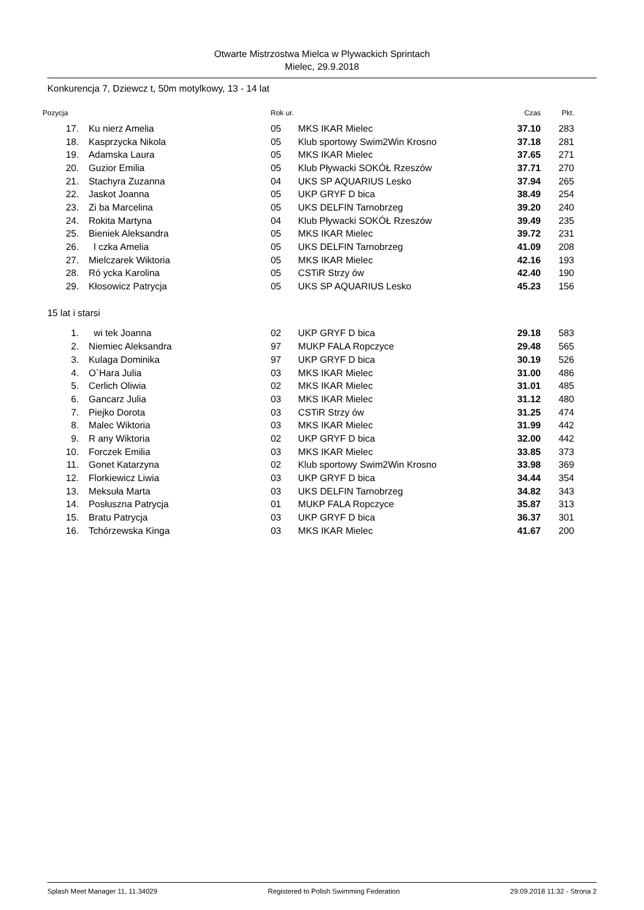Otwarte Mistrzostwa Mielca w Plywackich Sprintach
Mielec, 29.9.2018
Konkurencja 7, Dziewcz t, 50m motylkowy, 13 - 14 lat
| Pozycja | | Rok ur. | | Czas | Pkt. |
| --- | --- | --- | --- | --- | --- |
| 17. | Ku nierz Amelia | 05 | MKS IKAR Mielec | 37.10 | 283 |
| 18. | Kasprzycka Nikola | 05 | Klub sportowy Swim2Win Krosno | 37.18 | 281 |
| 19. | Adamska Laura | 05 | MKS IKAR Mielec | 37.65 | 271 |
| 20. | Guzior Emilia | 05 | Klub Pływacki SOKÓŁ Rzeszów | 37.71 | 270 |
| 21. | Stachyra Zuzanna | 04 | UKS SP AQUARIUS Lesko | 37.94 | 265 |
| 22. | Jaskot Joanna | 05 | UKP GRYF D bica | 38.49 | 254 |
| 23. | Zi ba Marcelina | 05 | UKS DELFIN Tarnobrzeg | 39.20 | 240 |
| 24. | Rokita Martyna | 04 | Klub Pływacki SOKÓŁ Rzeszów | 39.49 | 235 |
| 25. | Bieniek Aleksandra | 05 | MKS IKAR Mielec | 39.72 | 231 |
| 26. | l czka Amelia | 05 | UKS DELFIN Tarnobrzeg | 41.09 | 208 |
| 27. | Mielczarek Wiktoria | 05 | MKS IKAR Mielec | 42.16 | 193 |
| 28. | Ró ycka Karolina | 05 | CSTiR Strzy ów | 42.40 | 190 |
| 29. | Kłosowicz Patrycja | 05 | UKS SP AQUARIUS Lesko | 45.23 | 156 |
| 15 lat i starsi | | | | | |
| 1. | wi tek Joanna | 02 | UKP GRYF D bica | 29.18 | 583 |
| 2. | Niemiec Aleksandra | 97 | MUKP FALA Ropczyce | 29.48 | 565 |
| 3. | Kulaga Dominika | 97 | UKP GRYF D bica | 30.19 | 526 |
| 4. | O`Hara Julia | 03 | MKS IKAR Mielec | 31.00 | 486 |
| 5. | Cerlich Oliwia | 02 | MKS IKAR Mielec | 31.01 | 485 |
| 6. | Gancarz Julia | 03 | MKS IKAR Mielec | 31.12 | 480 |
| 7. | Piejko Dorota | 03 | CSTiR Strzy ów | 31.25 | 474 |
| 8. | Malec Wiktoria | 03 | MKS IKAR Mielec | 31.99 | 442 |
| 9. | R any Wiktoria | 02 | UKP GRYF D bica | 32.00 | 442 |
| 10. | Forczek Emilia | 03 | MKS IKAR Mielec | 33.85 | 373 |
| 11. | Gonet Katarzyna | 02 | Klub sportowy Swim2Win Krosno | 33.98 | 369 |
| 12. | Florkiewicz Liwia | 03 | UKP GRYF D bica | 34.44 | 354 |
| 13. | Meksuła Marta | 03 | UKS DELFIN Tarnobrzeg | 34.82 | 343 |
| 14. | Posłuszna Patrycja | 01 | MUKP FALA Ropczyce | 35.87 | 313 |
| 15. | Bratu Patrycja | 03 | UKP GRYF D bica | 36.37 | 301 |
| 16. | Tchórzewska Kinga | 03 | MKS IKAR Mielec | 41.67 | 200 |
Splash Meet Manager 11, 11.34029 Registered to Polish Swimming Federation 29.09.2018 11:32 - Strona 2